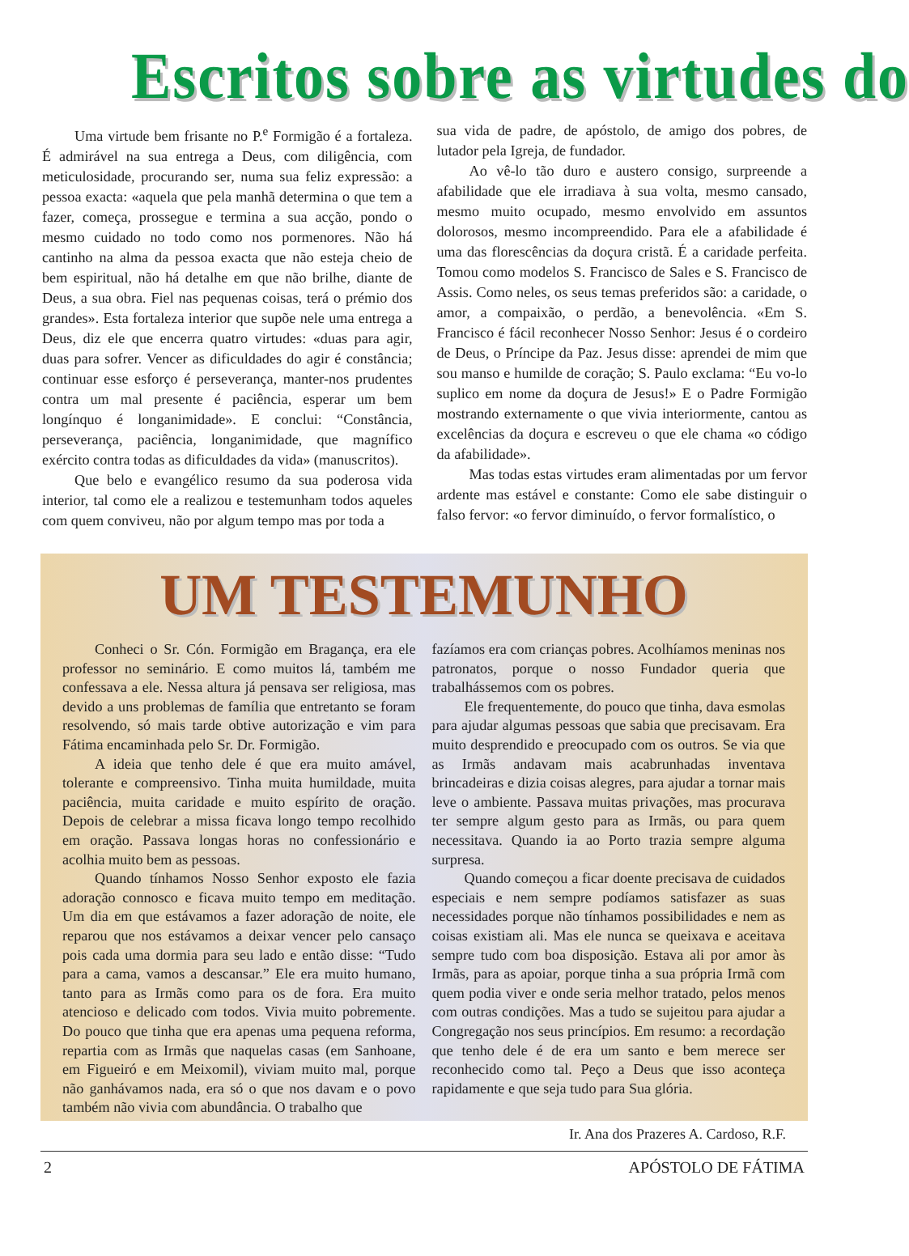Escritos sobre as virtudes do
Uma virtude bem frisante no P.<sup>e</sup> Formigão é a fortaleza. É admirável na sua entrega a Deus, com diligência, com meticulosidade, procurando ser, numa sua feliz expressão: a pessoa exacta: «aquela que pela manhã determina o que tem a fazer, começa, prossegue e termina a sua acção, pondo o mesmo cuidado no todo como nos pormenores. Não há cantinho na alma da pessoa exacta que não esteja cheio de bem espiritual, não há detalhe em que não brilhe, diante de Deus, a sua obra. Fiel nas pequenas coisas, terá o prémio dos grandes». Esta fortaleza interior que supõe nele uma entrega a Deus, diz ele que encerra quatro virtudes: «duas para agir, duas para sofrer. Vencer as dificuldades do agir é constância; continuar esse esforço é perseverança, manter-nos prudentes contra um mal presente é paciência, esperar um bem longínquo é longanimidade». E conclui: “Constância, perseverança, paciência, longanimidade, que magnífico exército contra todas as dificuldades da vida» (manuscritos).
Que belo e evangélico resumo da sua poderosa vida interior, tal como ele a realizou e testemunham todos aqueles com quem conviveu, não por algum tempo mas por toda a
sua vida de padre, de apóstolo, de amigo dos pobres, de lutador pela Igreja, de fundador.
Ao vê-lo tão duro e austero consigo, surpreende a afabilidade que ele irradiava à sua volta, mesmo cansado, mesmo muito ocupado, mesmo envolvido em assuntos dolorosos, mesmo incompreendido. Para ele a afabilidade é uma das florescências da doçura cristã. É a caridade perfeita. Tomou como modelos S. Francisco de Sales e S. Francisco de Assis. Como neles, os seus temas preferidos são: a caridade, o amor, a compaixão, o perdão, a benevolência. «Em S. Francisco é fácil reconhecer Nosso Senhor: Jesus é o cordeiro de Deus, o Príncipe da Paz. Jesus disse: aprendei de mim que sou manso e humilde de coração; S. Paulo exclama: “Eu vo-lo suplico em nome da doçura de Jesus!» E o Padre Formigão mostrando externamente o que vivia interiormente, cantou as excelências da doçura e escreveu o que ele chama «o código da afabilidade».
Mas todas estas virtudes eram alimentadas por um fervor ardente mas estável e constante: Como ele sabe distinguir o falso fervor: «o fervor diminuído, o fervor formalístico, o
UM TESTEMUNHO
Conheci o Sr. Cón. Formigão em Bragança, era ele professor no seminário. E como muitos lá, também me confessava a ele. Nessa altura já pensava ser religiosa, mas devido a uns problemas de família que entretanto se foram resolvendo, só mais tarde obtive autorização e vim para Fátima encaminhada pelo Sr. Dr. Formigão.
A ideia que tenho dele é que era muito amável, tolerante e compreensivo. Tinha muita humildade, muita paciência, muita caridade e muito espírito de oração. Depois de celebrar a missa ficava longo tempo recolhido em oração. Passava longas horas no confessionário e acolhia muito bem as pessoas.
Quando tínhamos Nosso Senhor exposto ele fazia adoração connosco e ficava muito tempo em meditação. Um dia em que estávamos a fazer adoração de noite, ele reparou que nos estávamos a deixar vencer pelo cansaço pois cada uma dormia para seu lado e então disse: “Tudo para a cama, vamos a descansar.” Ele era muito humano, tanto para as Irmãs como para os de fora. Era muito atencioso e delicado com todos. Vivia muito pobremente. Do pouco que tinha que era apenas uma pequena reforma, repartia com as Irmãs que naquelas casas (em Sanhoane, em Figueiró e em Meixomil), viviam muito mal, porque não ganhávamos nada, era só o que nos davam e o povo também não vivia com abundância. O trabalho que
fazíamos era com crianças pobres. Acolhíamos meninas nos patronatos, porque o nosso Fundador queria que trabalhássemos com os pobres.
Ele frequentemente, do pouco que tinha, dava esmolas para ajudar algumas pessoas que sabia que precisavam. Era muito desprendido e preocupado com os outros. Se via que as Irmãs andavam mais acabrunhadas inventava brincadeiras e dizia coisas alegres, para ajudar a tornar mais leve o ambiente. Passava muitas privações, mas procurava ter sempre algum gesto para as Irmãs, ou para quem necessitava. Quando ia ao Porto trazia sempre alguma surpresa.
Quando começou a ficar doente precisava de cuidados especiais e nem sempre podíamos satisfazer as suas necessidades porque não tínhamos possibilidades e nem as coisas existiam ali. Mas ele nunca se queixava e aceitava sempre tudo com boa disposição. Estava ali por amor às Irmãs, para as apoiar, porque tinha a sua própria Irmã com quem podia viver e onde seria melhor tratado, pelos menos com outras condições. Mas a tudo se sujeitou para ajudar a Congregação nos seus princípios. Em resumo: a recordação que tenho dele é de era um santo e bem merece ser reconhecido como tal. Peço a Deus que isso aconteça rapidamente e que seja tudo para Sua glória.
Ir. Ana dos Prazeres A. Cardoso, R.F.
2 APÓSTOLO DE FÁTIMA